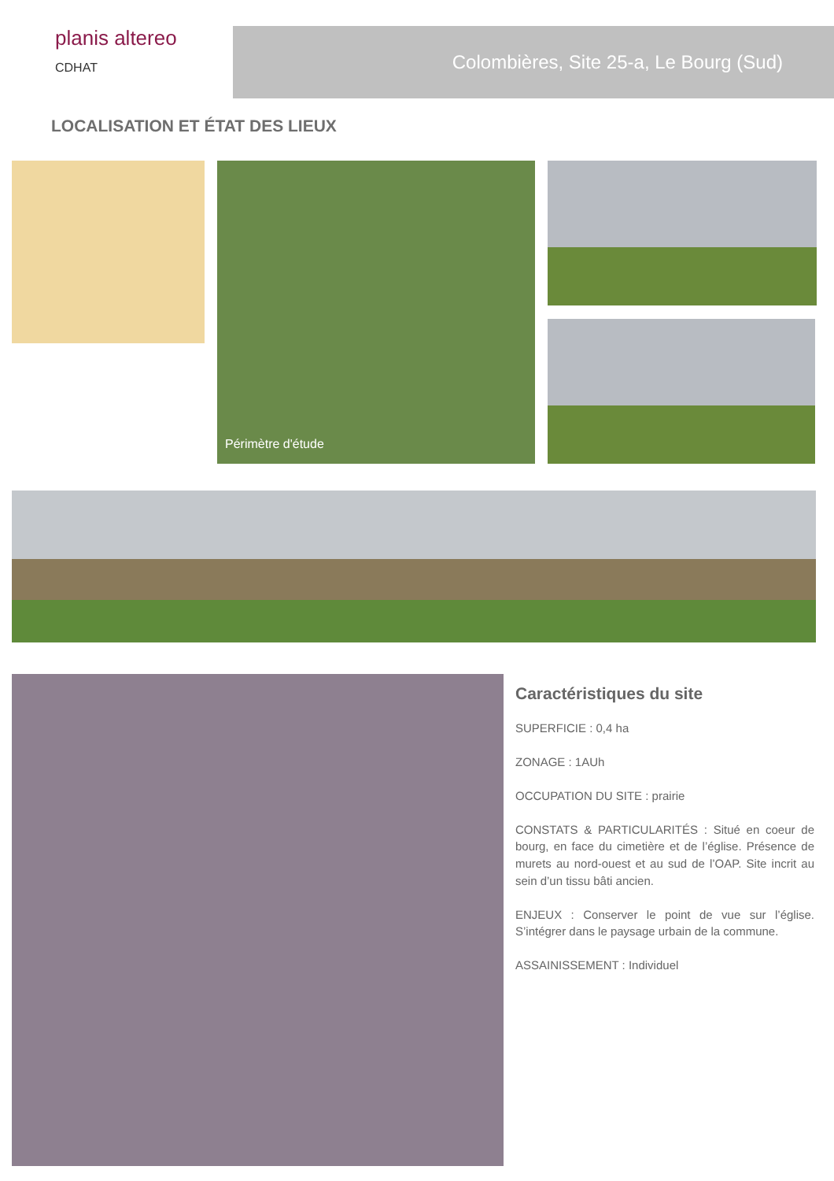planis altereo
CDHAT
Colombières, Site 25-a, Le Bourg (Sud)
LOCALISATION ET ÉTAT DES LIEUX
Périmètre d'étude
Caractéristiques du site
SUPERFICIE : 0,4 ha
ZONAGE : 1AUh
OCCUPATION DU SITE : prairie
CONSTATS & PARTICULARITÉS : Situé en coeur de bourg, en face du cimetière et de l’église. Présence de murets au nord-ouest et au sud de l’OAP. Site incrit au sein d’un tissu bâti ancien.
ENJEUX : Conserver le point de vue sur l’église. S’intégrer dans le paysage urbain de la commune.
ASSAINISSEMENT : Individuel